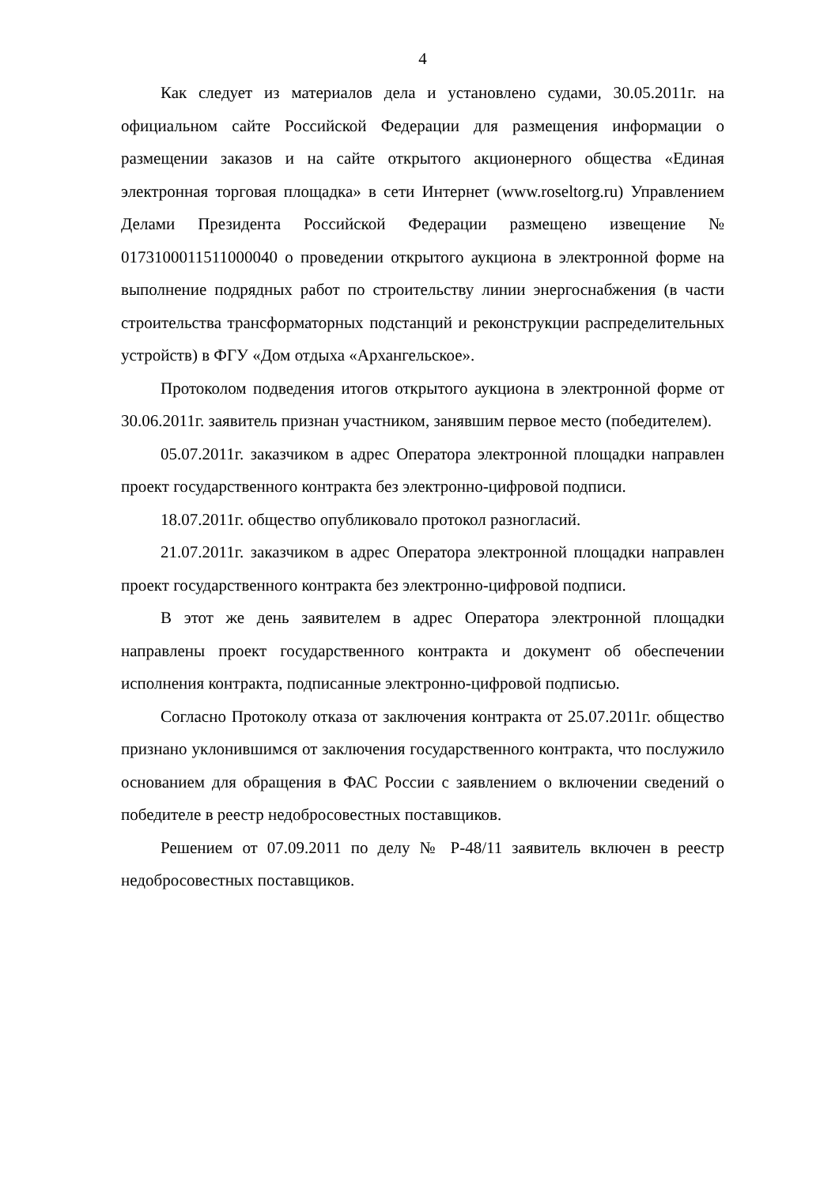4
Как следует из материалов дела и установлено судами, 30.05.2011г. на официальном сайте Российской Федерации для размещения информации о размещении заказов и на сайте открытого акционерного общества «Единая электронная торговая площадка» в сети Интернет (www.roseltorg.ru) Управлением Делами Президента Российской Федерации размещено извещение № 0173100011511000040 о проведении открытого аукциона в электронной форме на выполнение подрядных работ по строительству линии энергоснабжения (в части строительства трансформаторных подстанций и реконструкции распределительных устройств) в ФГУ «Дом отдыха «Архангельское».
Протоколом подведения итогов открытого аукциона в электронной форме от 30.06.2011г. заявитель признан участником, занявшим первое место (победителем).
05.07.2011г. заказчиком в адрес Оператора электронной площадки направлен проект государственного контракта без электронно-цифровой подписи.
18.07.2011г. общество опубликовало протокол разногласий.
21.07.2011г. заказчиком в адрес Оператора электронной площадки направлен проект государственного контракта без электронно-цифровой подписи.
В этот же день заявителем в адрес Оператора электронной площадки направлены проект государственного контракта и документ об обеспечении исполнения контракта, подписанные электронно-цифровой подписью.
Согласно Протоколу отказа от заключения контракта от 25.07.2011г. общество признано уклонившимся от заключения государственного контракта, что послужило основанием для обращения в ФАС России с заявлением о включении сведений о победителе в реестр недобросовестных поставщиков.
Решением от 07.09.2011 по делу № Р-48/11 заявитель включен в реестр недобросовестных поставщиков.